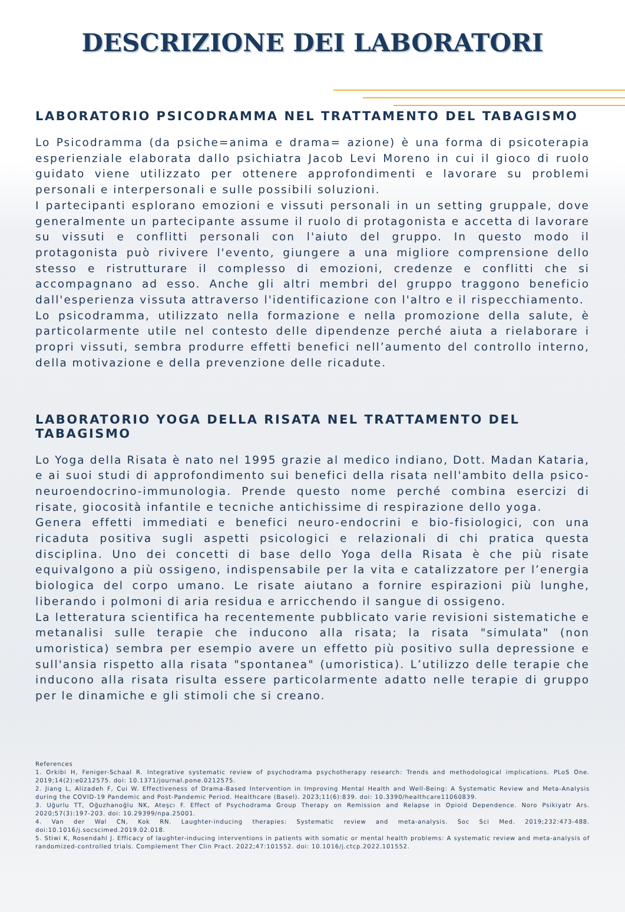DESCRIZIONE DEI LABORATORI
LABORATORIO PSICODRAMMA NEL TRATTAMENTO DEL TABAGISMO
Lo Psicodramma (da psiche=anima e drama= azione) è una forma di psicoterapia esperienziale elaborata dallo psichiatra Jacob Levi Moreno in cui il gioco di ruolo guidato viene utilizzato per ottenere approfondimenti e lavorare su problemi personali e interpersonali e sulle possibili soluzioni.
I partecipanti esplorano emozioni e vissuti personali in un setting gruppale, dove generalmente un partecipante assume il ruolo di protagonista e accetta di lavorare su vissuti e conflitti personali con l'aiuto del gruppo. In questo modo il protagonista può rivivere l'evento, giungere a una migliore comprensione dello stesso e ristrutturare il complesso di emozioni, credenze e conflitti che si accompagnano ad esso. Anche gli altri membri del gruppo traggono beneficio dall'esperienza vissuta attraverso l'identificazione con l'altro e il rispecchiamento.
Lo psicodramma, utilizzato nella formazione e nella promozione della salute, è particolarmente utile nel contesto delle dipendenze perché aiuta a rielaborare i propri vissuti, sembra produrre effetti benefici nell’aumento del controllo interno, della motivazione e della prevenzione delle ricadute.
LABORATORIO YOGA DELLA RISATA NEL TRATTAMENTO DEL TABAGISMO
Lo Yoga della Risata è nato nel 1995 grazie al medico indiano, Dott. Madan Kataria, e ai suoi studi di approfondimento sui benefici della risata nell'ambito della psico-neuroendocrino-immunologia. Prende questo nome perché combina esercizi di risate, giocosità infantile e tecniche antichissime di respirazione dello yoga.
Genera effetti immediati e benefici neuro-endocrini e bio-fisiologici, con una ricaduta positiva sugli aspetti psicologici e relazionali di chi pratica questa disciplina. Uno dei concetti di base dello Yoga della Risata è che più risate equivalgono a più ossigeno, indispensabile per la vita e catalizzatore per l’energia biologica del corpo umano. Le risate aiutano a fornire espirazioni più lunghe, liberando i polmoni di aria residua e arricchendo il sangue di ossigeno.
La letteratura scientifica ha recentemente pubblicato varie revisioni sistematiche e metanalisi sulle terapie che inducono alla risata; la risata "simulata" (non umoristica) sembra per esempio avere un effetto più positivo sulla depressione e sull'ansia rispetto alla risata "spontanea" (umoristica). L’utilizzo delle terapie che inducono alla risata risulta essere particolarmente adatto nelle terapie di gruppo per le dinamiche e gli stimoli che si creano.
References
1. Orkibi H, Feniger-Schaal R. Integrative systematic review of psychodrama psychotherapy research: Trends and methodological implications. PLoS One. 2019;14(2):e0212575. doi: 10.1371/journal.pone.0212575.
2. Jiang L, Alizadeh F, Cui W. Effectiveness of Drama-Based Intervention in Improving Mental Health and Well-Being: A Systematic Review and Meta-Analysis during the COVID-19 Pandemic and Post-Pandemic Period. Healthcare (Basel). 2023;11(6):839. doi: 10.3390/healthcare11060839.
3. Uğurlu TT, Oğuzhanoğlu NK, Ateşcı F. Effect of Psychodrama Group Therapy on Remission and Relapse in Opioid Dependence. Noro Psikiyatr Ars. 2020;57(3):197-203. doi: 10.29399/npa.25001.
4. Van der Wal CN, Kok RN. Laughter-inducing therapies: Systematic review and meta-analysis. Soc Sci Med. 2019;232:473-488. doi:10.1016/j.socscimed.2019.02.018.
5. Stiwi K, Rosendahl J. Efficacy of laughter-inducing interventions in patients with somatic or mental health problems: A systematic review and meta-analysis of randomized-controlled trials. Complement Ther Clin Pract. 2022;47:101552. doi: 10.1016/j.ctcp.2022.101552.